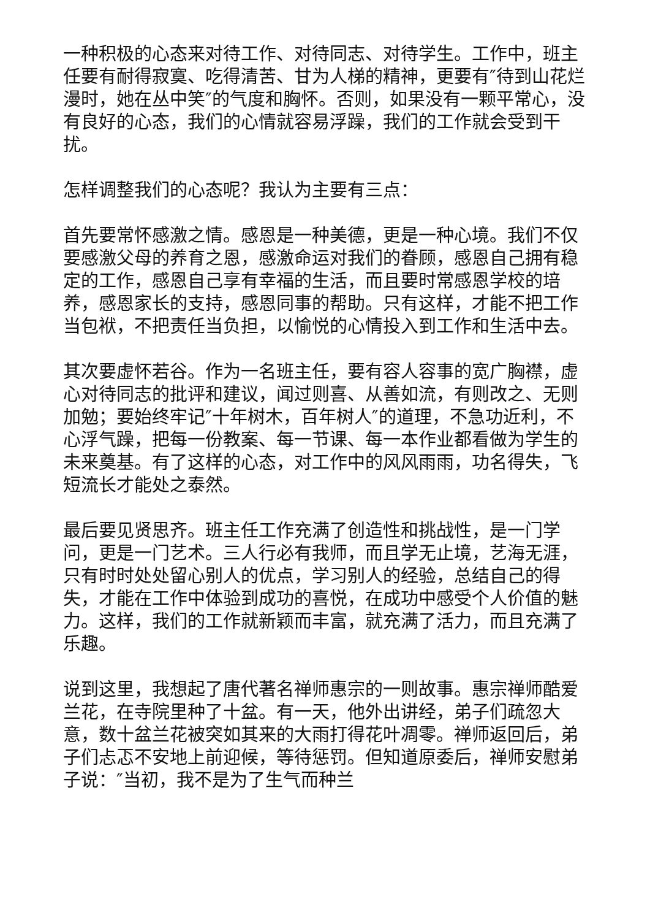一种积极的心态来对待工作、对待同志、对待学生。工作中，班主任要有耐得寂寞、吃得清苦、甘为人梯的精神，更要有″待到山花烂漫时，她在丛中笑″的气度和胸怀。否则，如果没有一颗平常心，没有良好的心态，我们的心情就容易浮躁，我们的工作就会受到干扰。
怎样调整我们的心态呢？我认为主要有三点：
首先要常怀感激之情。感恩是一种美德，更是一种心境。我们不仅要感激父母的养育之恩，感激命运对我们的眷顾，感恩自己拥有稳定的工作，感恩自己享有幸福的生活，而且要时常感恩学校的培养，感恩家长的支持，感恩同事的帮助。只有这样，才能不把工作当包袱，不把责任当负担，以愉悦的心情投入到工作和生活中去。
其次要虚怀若谷。作为一名班主任，要有容人容事的宽广胸襟，虚心对待同志的批评和建议，闻过则喜、从善如流，有则改之、无则加勉；要始终牢记″十年树木，百年树人″的道理，不急功近利，不心浮气躁，把每一份教案、每一节课、每一本作业都看做为学生的未来奠基。有了这样的心态，对工作中的风风雨雨，功名得失，飞短流长才能处之泰然。
最后要见贤思齐。班主任工作充满了创造性和挑战性，是一门学问，更是一门艺术。三人行必有我师，而且学无止境，艺海无涯，只有时时处处留心别人的优点，学习别人的经验，总结自己的得失，才能在工作中体验到成功的喜悦，在成功中感受个人价值的魅力。这样，我们的工作就新颖而丰富，就充满了活力，而且充满了乐趣。
说到这里，我想起了唐代著名禅师惠宗的一则故事。惠宗禅师酷爱兰花，在寺院里种了十盆。有一天，他外出讲经，弟子们疏忽大意，数十盆兰花被突如其来的大雨打得花叶凋零。禅师返回后，弟子们忐忑不安地上前迎候，等待惩罚。但知道原委后，禅师安慰弟子说：″当初，我不是为了生气而种兰